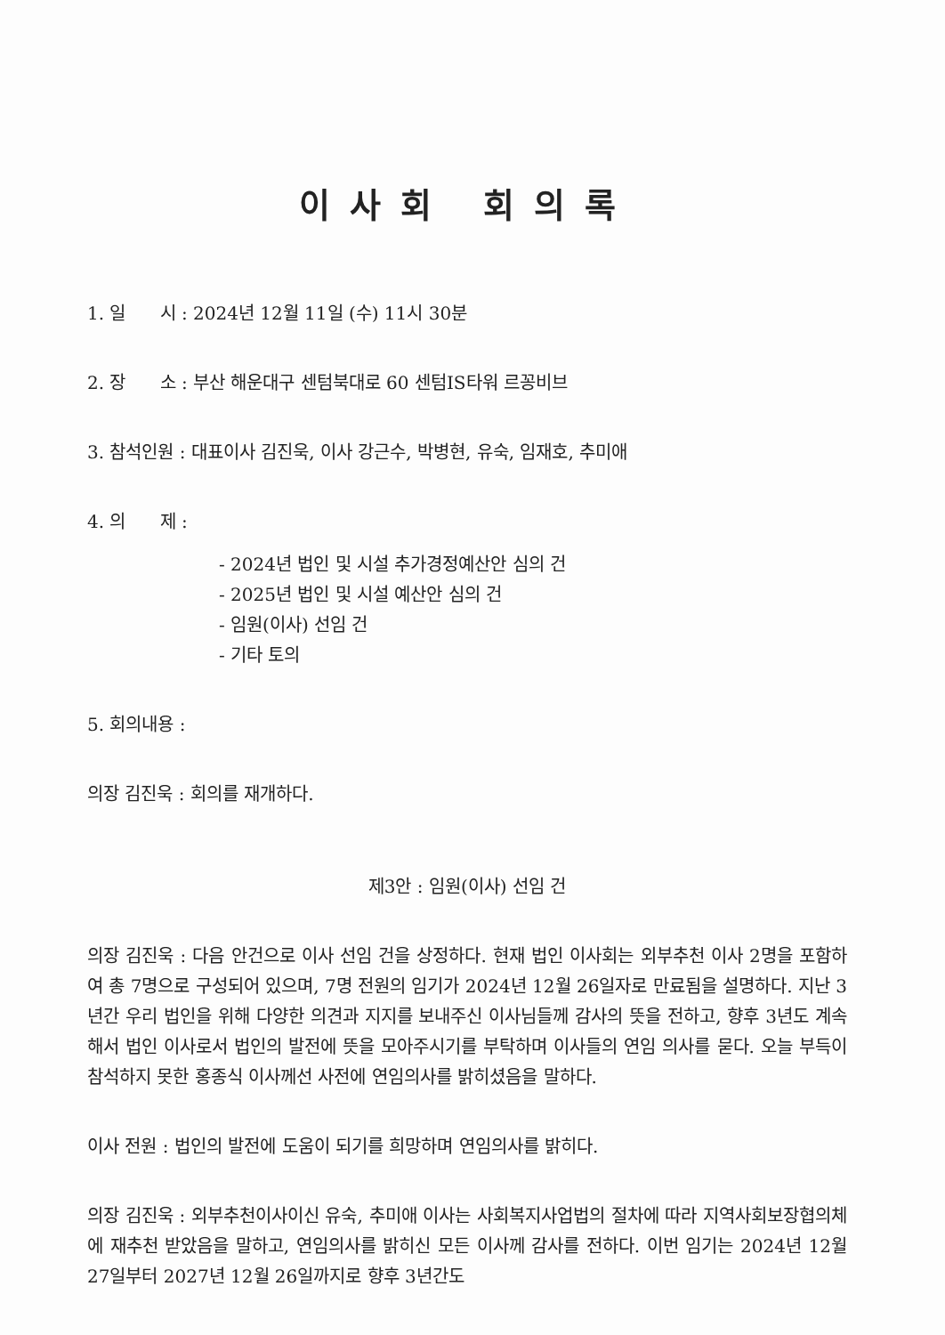이사회 회의록
1. 일 시 : 2024년 12월 11일 (수) 11시 30분
2. 장 소 : 부산 해운대구 센텀북대로 60 센텀IS타워 르꽁비브
3. 참석인원 : 대표이사 김진욱, 이사 강근수, 박병현, 유숙, 임재호, 추미애
4. 의 제 :
- 2024년 법인 및 시설 추가경정예산안 심의 건
- 2025년 법인 및 시설 예산안 심의 건
- 임원(이사) 선임 건
- 기타 토의
5. 회의내용 :
의장 김진욱 : 회의를 재개하다.
제3안 : 임원(이사) 선임 건
의장 김진욱 : 다음 안건으로 이사 선임 건을 상정하다. 현재 법인 이사회는 외부추천 이사 2명을 포함하여 총 7명으로 구성되어 있으며, 7명 전원의 임기가 2024년 12월 26일자로 만료됨을 설명하다. 지난 3년간 우리 법인을 위해 다양한 의견과 지지를 보내주신 이사님들께 감사의 뜻을 전하고, 향후 3년도 계속해서 법인 이사로서 법인의 발전에 뜻을 모아주시기를 부탁하며 이사들의 연임 의사를 묻다. 오늘 부득이 참석하지 못한 홍종식 이사께선 사전에 연임의사를 밝히셨음을 말하다.
이사 전원 : 법인의 발전에 도움이 되기를 희망하며 연임의사를 밝히다.
의장 김진욱 : 외부추천이사이신 유숙, 추미애 이사는 사회복지사업법의 절차에 따라 지역사회보장협의체에 재추천 받았음을 말하고, 연임의사를 밝히신 모든 이사께 감사를 전하다. 이번 임기는 2024년 12월 27일부터 2027년 12월 26일까지로 향후 3년간도